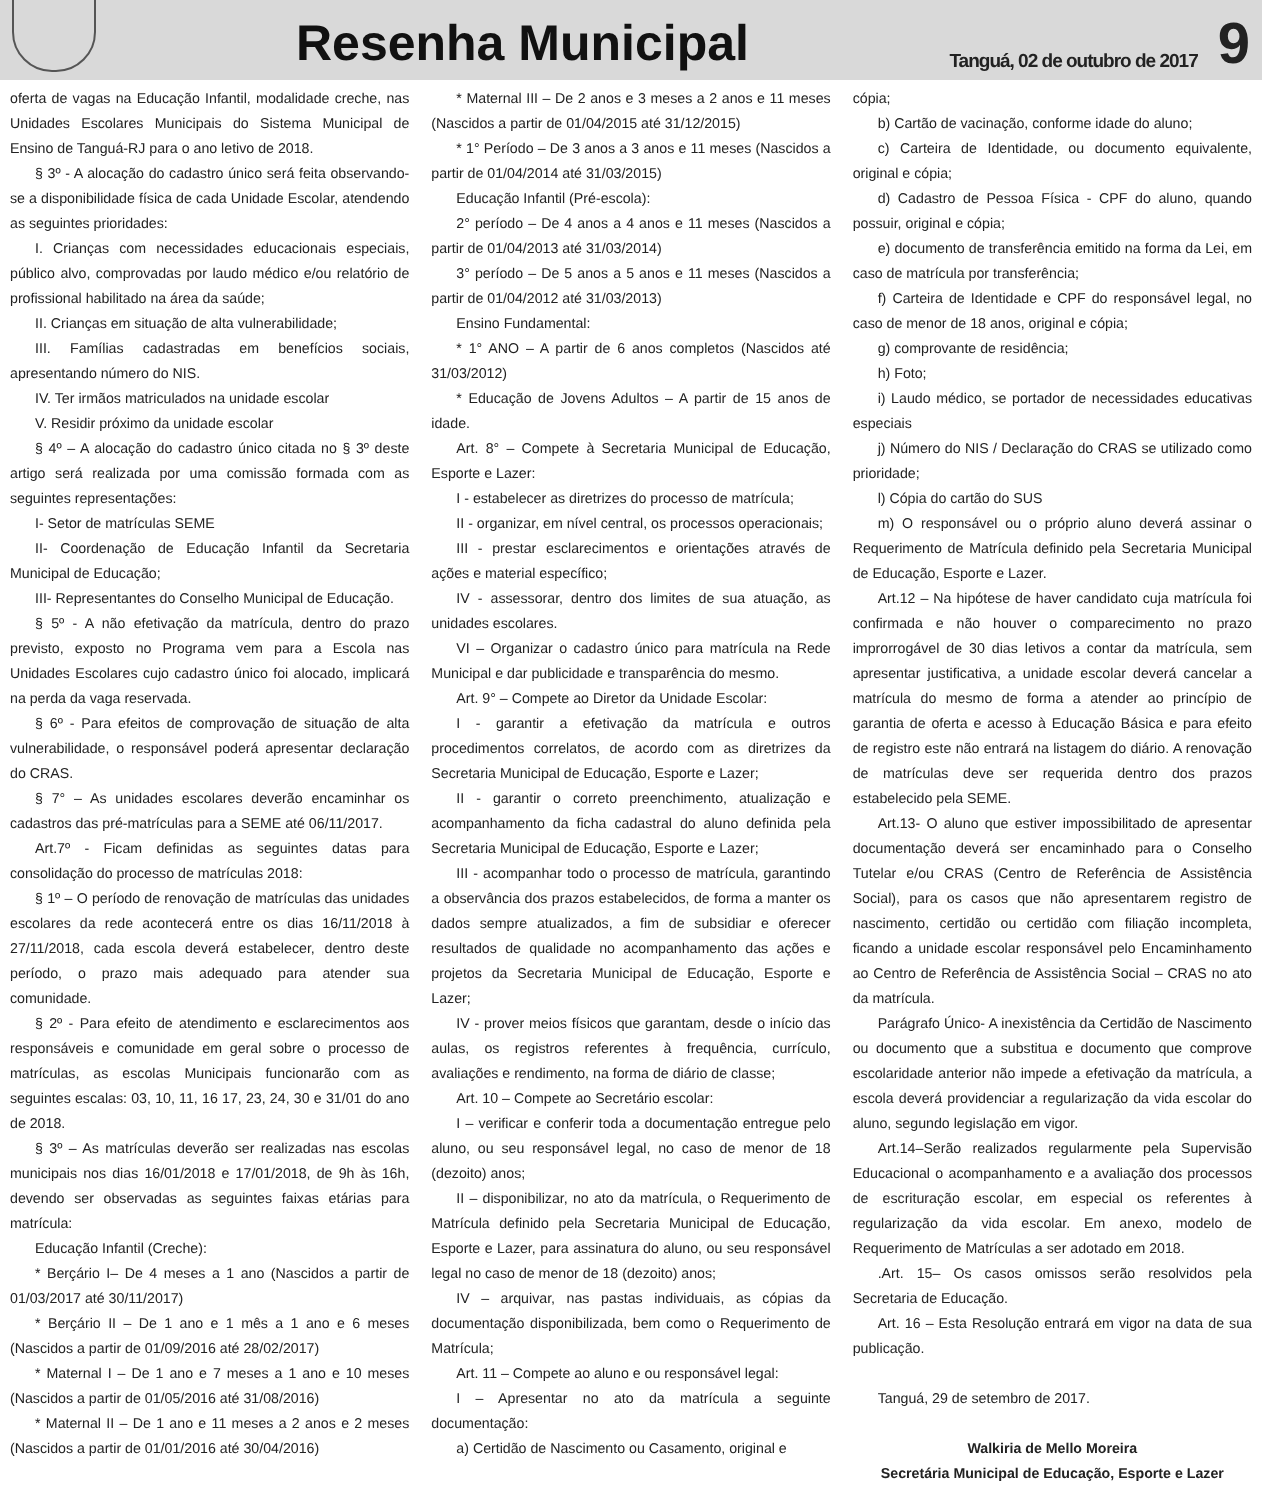Resenha Municipal
Tanguá, 02 de outubro de 2017
9
oferta de vagas na Educação Infantil, modalidade creche, nas Unidades Escolares Municipais do Sistema Municipal de Ensino de Tanguá-RJ para o ano letivo de 2018.
§ 3º - A alocação do cadastro único será feita observando-se a disponibilidade física de cada Unidade Escolar, atendendo as seguintes prioridades:
I. Crianças com necessidades educacionais especiais, público alvo, comprovadas por laudo médico e/ou relatório de profissional habilitado na área da saúde;
II. Crianças em situação de alta vulnerabilidade;
III. Famílias cadastradas em benefícios sociais, apresentando número do NIS.
IV. Ter irmãos matriculados na unidade escolar
V. Residir próximo da unidade escolar
§ 4º – A alocação do cadastro único citada no § 3º deste artigo será realizada por uma comissão formada com as seguintes representações:
I- Setor de matrículas SEME
II- Coordenação de Educação Infantil da Secretaria Municipal de Educação;
III- Representantes do Conselho Municipal de Educação.
§ 5º - A não efetivação da matrícula, dentro do prazo previsto, exposto no Programa vem para a Escola nas Unidades Escolares cujo cadastro único foi alocado, implicará na perda da vaga reservada.
§ 6º - Para efeitos de comprovação de situação de alta vulnerabilidade, o responsável poderá apresentar declaração do CRAS.
§ 7° – As unidades escolares deverão encaminhar os cadastros das pré-matrículas para a SEME até 06/11/2017.
Art.7º - Ficam definidas as seguintes datas para consolidação do processo de matrículas 2018:
§ 1º – O período de renovação de matrículas das unidades escolares da rede acontecerá entre os dias 16/11/2018 à 27/11/2018, cada escola deverá estabelecer, dentro deste período, o prazo mais adequado para atender sua comunidade.
§ 2º - Para efeito de atendimento e esclarecimentos aos responsáveis e comunidade em geral sobre o processo de matrículas, as escolas Municipais funcionarão com as seguintes escalas: 03, 10, 11, 16 17, 23, 24, 30 e 31/01 do ano de 2018.
§ 3º – As matrículas deverão ser realizadas nas escolas municipais nos dias 16/01/2018 e 17/01/2018, de 9h às 16h, devendo ser observadas as seguintes faixas etárias para matrícula:
Educação Infantil (Creche):
* Berçário I– De 4 meses a 1 ano (Nascidos a partir de 01/03/2017 até 30/11/2017)
* Berçário II – De 1 ano e 1 mês a 1 ano e 6 meses (Nascidos a partir de 01/09/2016 até 28/02/2017)
* Maternal I – De 1 ano e 7 meses a 1 ano e 10 meses (Nascidos a partir de 01/05/2016 até 31/08/2016)
* Maternal II – De 1 ano e 11 meses a 2 anos e 2 meses (Nascidos a partir de 01/01/2016 até 30/04/2016)
* Maternal III – De 2 anos e 3 meses a 2 anos e 11 meses (Nascidos a partir de 01/04/2015 até 31/12/2015)
* 1° Período – De 3 anos a 3 anos e 11 meses (Nascidos a partir de 01/04/2014 até 31/03/2015)
Educação Infantil (Pré-escola):
2° período – De 4 anos a 4 anos e 11 meses (Nascidos a partir de 01/04/2013 até 31/03/2014)
3° período – De 5 anos a 5 anos e 11 meses (Nascidos a partir de 01/04/2012 até 31/03/2013)
Ensino Fundamental:
* 1° ANO – A partir de 6 anos completos (Nascidos até 31/03/2012)
* Educação de Jovens Adultos – A partir de 15 anos de idade.
Art. 8° – Compete à Secretaria Municipal de Educação, Esporte e Lazer:
I - estabelecer as diretrizes do processo de matrícula;
II - organizar, em nível central, os processos operacionais;
III - prestar esclarecimentos e orientações através de ações e material específico;
IV - assessorar, dentro dos limites de sua atuação, as unidades escolares.
VI – Organizar o cadastro único para matrícula na Rede Municipal e dar publicidade e transparência do mesmo.
Art. 9° – Compete ao Diretor da Unidade Escolar:
I - garantir a efetivação da matrícula e outros procedimentos correlatos, de acordo com as diretrizes da Secretaria Municipal de Educação, Esporte e Lazer;
II - garantir o correto preenchimento, atualização e acompanhamento da ficha cadastral do aluno definida pela Secretaria Municipal de Educação, Esporte e Lazer;
III - acompanhar todo o processo de matrícula, garantindo a observância dos prazos estabelecidos, de forma a manter os dados sempre atualizados, a fim de subsidiar e oferecer resultados de qualidade no acompanhamento das ações e projetos da Secretaria Municipal de Educação, Esporte e Lazer;
IV - prover meios físicos que garantam, desde o início das aulas, os registros referentes à frequência, currículo, avaliações e rendimento, na forma de diário de classe;
Art. 10 – Compete ao Secretário escolar:
I – verificar e conferir toda a documentação entregue pelo aluno, ou seu responsável legal, no caso de menor de 18 (dezoito) anos;
II – disponibilizar, no ato da matrícula, o Requerimento de Matrícula definido pela Secretaria Municipal de Educação, Esporte e Lazer, para assinatura do aluno, ou seu responsável legal no caso de menor de 18 (dezoito) anos;
IV – arquivar, nas pastas individuais, as cópias da documentação disponibilizada, bem como o Requerimento de Matrícula;
Art. 11 – Compete ao aluno e ou responsável legal:
I – Apresentar no ato da matrícula a seguinte documentação:
a) Certidão de Nascimento ou Casamento, original e
cópia;
b) Cartão de vacinação, conforme idade do aluno;
c) Carteira de Identidade, ou documento equivalente, original e cópia;
d) Cadastro de Pessoa Física - CPF do aluno, quando possuir, original e cópia;
e) documento de transferência emitido na forma da Lei, em caso de matrícula por transferência;
f) Carteira de Identidade e CPF do responsável legal, no caso de menor de 18 anos, original e cópia;
g) comprovante de residência;
h) Foto;
i) Laudo médico, se portador de necessidades educativas especiais
j) Número do NIS / Declaração do CRAS se utilizado como prioridade;
l) Cópia do cartão do SUS
m) O responsável ou o próprio aluno deverá assinar o Requerimento de Matrícula definido pela Secretaria Municipal de Educação, Esporte e Lazer.
Art.12 – Na hipótese de haver candidato cuja matrícula foi confirmada e não houver o comparecimento no prazo improrrogável de 30 dias letivos a contar da matrícula, sem apresentar justificativa, a unidade escolar deverá cancelar a matrícula do mesmo de forma a atender ao princípio de garantia de oferta e acesso à Educação Básica e para efeito de registro este não entrará na listagem do diário. A renovação de matrículas deve ser requerida dentro dos prazos estabelecido pela SEME.
Art.13- O aluno que estiver impossibilitado de apresentar documentação deverá ser encaminhado para o Conselho Tutelar e/ou CRAS (Centro de Referência de Assistência Social), para os casos que não apresentarem registro de nascimento, certidão ou certidão com filiação incompleta, ficando a unidade escolar responsável pelo Encaminhamento ao Centro de Referência de Assistência Social – CRAS no ato da matrícula.
Parágrafo Único- A inexistência da Certidão de Nascimento ou documento que a substitua e documento que comprove escolaridade anterior não impede a efetivação da matrícula, a escola deverá providenciar a regularização da vida escolar do aluno, segundo legislação em vigor.
Art.14–Serão realizados regularmente pela Supervisão Educacional o acompanhamento e a avaliação dos processos de escrituração escolar, em especial os referentes à regularização da vida escolar. Em anexo, modelo de Requerimento de Matrículas a ser adotado em 2018.
.Art. 15– Os casos omissos serão resolvidos pela Secretaria de Educação.
Art. 16 – Esta Resolução entrará em vigor na data de sua publicação.
Tanguá, 29 de setembro de 2017.
Walkiria de Mello Moreira
Secretária Municipal de Educação, Esporte e Lazer